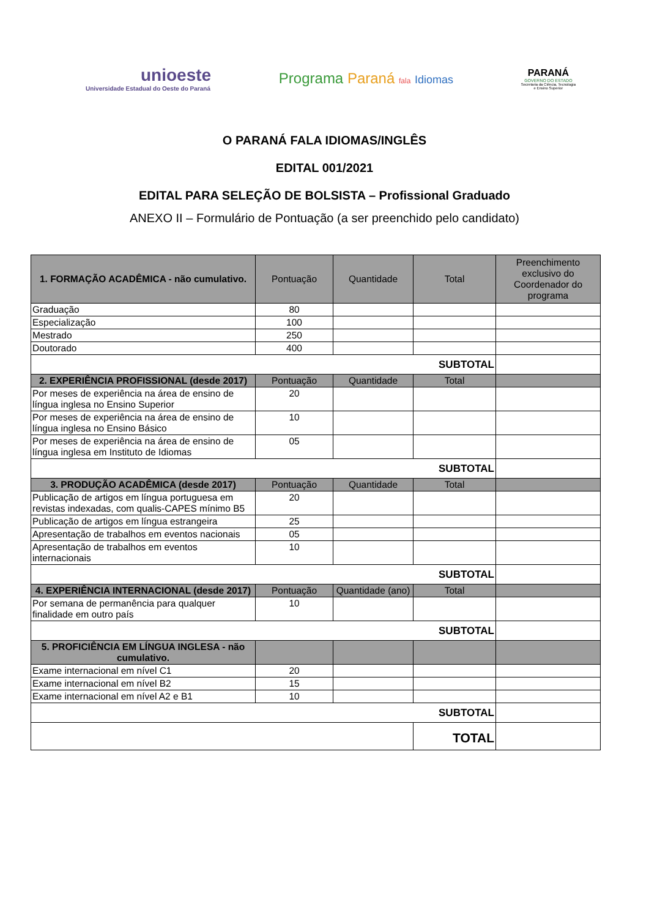unioeste
Universidade Estadual do Oeste do Paraná
Programa Paraná fala Idiomas
PARANÁ
GOVERNO DO ESTADO
Secretaria da Ciência, Tecnologia
e Ensino Superior
O PARANÁ FALA IDIOMAS/INGLÊS
EDITAL 001/2021
EDITAL PARA SELEÇÃO DE BOLSISTA – Profissional Graduado
ANEXO II – Formulário de Pontuação (a ser preenchido pelo candidato)
| 1. FORMAÇÃO ACADÊMICA - não cumulativo. | Pontuação | Quantidade | Total | Preenchimento exclusivo do Coordenador do programa |
| --- | --- | --- | --- | --- |
| Graduação | 80 | | | |
| Especialização | 100 | | | |
| Mestrado | 250 | | | |
| Doutorado | 400 | | | |
| SUBTOTAL | | | | |
| 2. EXPERIÊNCIA PROFISSIONAL (desde 2017) | Pontuação | Quantidade | Total | |
| Por meses de experiência na área de ensino de língua inglesa no Ensino Superior | 20 | | | |
| Por meses de experiência na área de ensino de língua inglesa no Ensino Básico | 10 | | | |
| Por meses de experiência na área de ensino de língua inglesa em Instituto de Idiomas | 05 | | | |
| SUBTOTAL | | | | |
| 3. PRODUÇÃO ACADÊMICA (desde 2017) | Pontuação | Quantidade | Total | |
| Publicação de artigos em língua portuguesa em revistas indexadas, com qualis-CAPES mínimo B5 | 20 | | | |
| Publicação de artigos em língua estrangeira | 25 | | | |
| Apresentação de trabalhos em eventos nacionais | 05 | | | |
| Apresentação de trabalhos em eventos internacionais | 10 | | | |
| SUBTOTAL | | | | |
| 4. EXPERIÊNCIA INTERNACIONAL (desde 2017) | Pontuação | Quantidade (ano) | Total | |
| Por semana de permanência para qualquer finalidade em outro país | 10 | | | |
| SUBTOTAL | | | | |
| 5. PROFICIÊNCIA EM LÍNGUA INGLESA - não cumulativo. | | | | |
| Exame internacional em nível C1 | 20 | | | |
| Exame internacional em nível B2 | 15 | | | |
| Exame internacional em nível A2 e B1 | 10 | | | |
| SUBTOTAL | | | | |
| | | | TOTAL | |